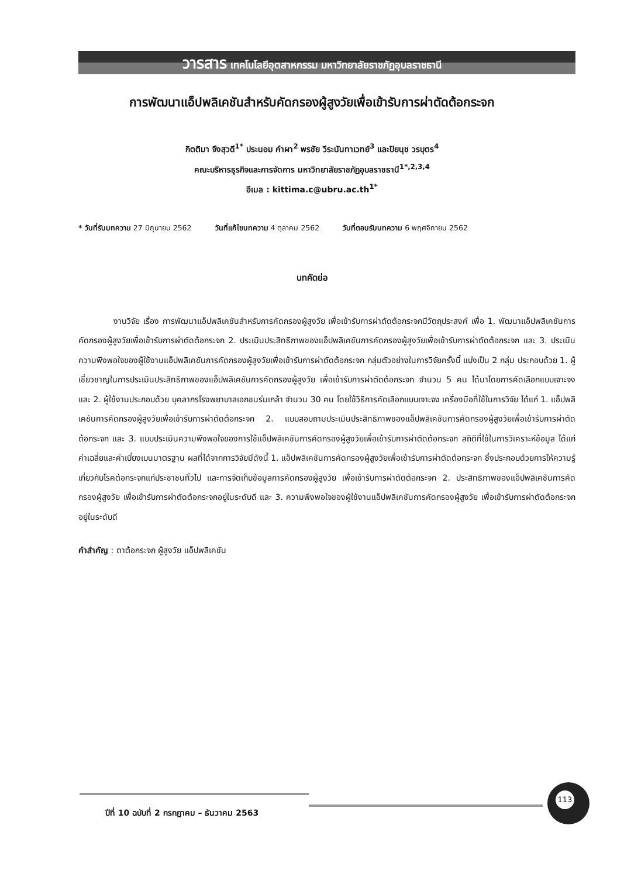วารสาร เทคโนโลยีอุตสาหกรรม มหาวิทยาลัยราชภัฏอุบลราชธานี
การพัฒนาแอ็ปพลิเคชันสำหรับคัดกรองผู้สูงวัยเพื่อเข้ารับการผ่าตัดต้อกระจก
กิตติมา จึงสุวดี<sup>1*</sup> ประนอม คำผา<sup>2</sup> พรชัย วีระนันทาเวทย์<sup>3</sup> และปิยนุช วรบุตร<sup>4</sup>
คณะบริหารธุรกิจและการจัดการ มหาวิทยาลัยราชภัฏอุบลราชธานี<sup>1*,2,3,4</sup>
อีเมล : kittima.c@ubru.ac.th<sup>1*</sup>
* วันที่รับบทความ 27 มิถุนายน 2562 วันที่แก้ไขบทความ 4 ตุลาคม 2562 วันที่ตอบรับบทความ 6 พฤศจิกายน 2562
บทคัดย่อ
งานวิจัย เรื่อง การพัฒนาแอ็ปพลิเคชันสำหรับการคัดกรองผู้สูงวัย เพื่อเข้ารับการผ่าตัดต้อกระจกมีวัตถุประสงค์ เพื่อ 1. พัฒนาแอ็ปพลิเคชันการคัดกรองผู้สูงวัยเพื่อเข้ารับการผ่าตัดต้อกระจก 2. ประเมินประสิทธิภาพของแอ็ปพลิเคชันการคัดกรองผู้สูงวัยเพื่อเข้ารับการผ่าตัดต้อกระจก และ 3. ประเมินความพึงพอใจของผู้ใช้งานแอ็ปพลิเคชันการคัดกรองผู้สูงวัยเพื่อเข้ารับการผ่าตัดต้อกระจก กลุ่มตัวอย่างในการวิจัยครั้งนี้ แบ่งเป็น 2 กลุ่ม ประกอบด้วย 1. ผู้เชี่ยวชาญในการประเมินประสิทธิภาพของแอ็ปพลิเคชันการคัดกรองผู้สูงวัย เพื่อเข้ารับการผ่าตัดต้อกระจก จำนวน 5 คน ได้มาโดยการคัดเลือกแบบเจาะจง และ 2. ผู้ใช้งานประกอบด้วย บุคลากรโรงพยาบาลเอกชนร่มเกล้า จำนวน 30 คน โดยใช้วิธีการคัดเลือกแบบเจาะจง เครื่องมือที่ใช้ในการวิจัย ได้แก่ 1. แอ็ปพลิเคชันการคัดกรองผู้สูงวัยเพื่อเข้ารับการผ่าตัดต้อกระจก 2. แบบสอบถามประเมินประสิทธิภาพของแอ็ปพลิเคชันการคัดกรองผู้สูงวัยเพื่อเข้ารับการผ่าตัดต้อกระจก และ 3. แบบประเมินความพึงพอใจของการใช้แอ็ปพลิเคชันการคัดกรองผู้สูงวัยเพื่อเข้ารับการผ่าตัดต้อกระจก สถิติที่ใช้ในการวิเคราะห์ข้อมูล ได้แก่ ค่าเฉลี่ยและค่าเบี่ยงเบนมาตรฐาน ผลที่ได้จากการวิจัยมีดังนี้ 1. แอ็ปพลิเคชันการคัดกรองผู้สูงวัยเพื่อเข้ารับการผ่าตัดต้อกระจก ซึ่งประกอบด้วยการให้ความรู้เกี่ยวกับโรคต้อกระจกแก่ประชาชนทั่วไป และการจัดเก็บข้อมูลการคัดกรองผู้สูงวัย เพื่อเข้ารับการผ่าตัดต้อกระจก 2. ประสิทธิภาพของแอ็ปพลิเคชันการคัดกรองผู้สูงวัย เพื่อเข้ารับการผ่าตัดต้อกระจกอยู่ในระดับดี และ 3. ความพึงพอใจของผู้ใช้งานแอ็ปพลิเคชันการคัดกรองผู้สูงวัย เพื่อเข้ารับการผ่าตัดต้อกระจกอยู่ในระดับดี
คำสำคัญ : ตาต้อกระจก ผู้สูงวัย แอ็ปพลิเคชัน
ปีที่ 10 ฉบับที่ 2 กรกฎาคม – ธันวาคม 2563
113